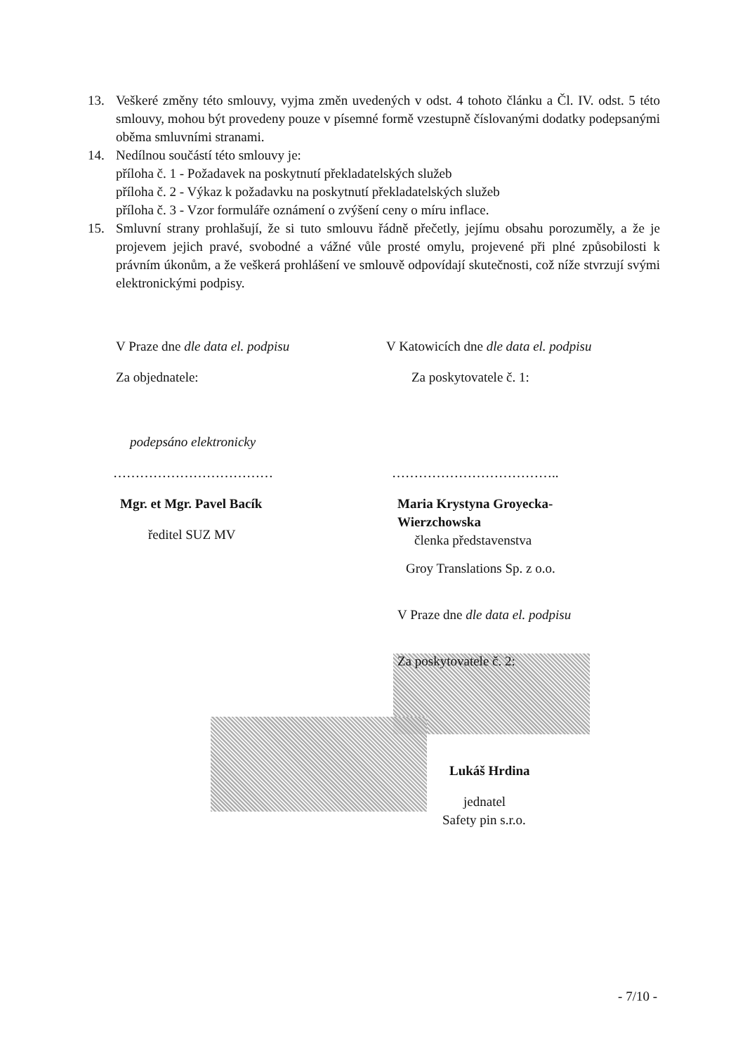13. Veškeré změny této smlouvy, vyjma změn uvedených v odst. 4 tohoto článku a Čl. IV. odst. 5 této smlouvy, mohou být provedeny pouze v písemné formě vzestupně číslovanými dodatky podepsanými oběma smluvními stranami.
14. Nedílnou součástí této smlouvy je:
příloha č. 1 - Požadavek na poskytnutí překladatelských služeb
příloha č. 2 - Výkaz k požadavku na poskytnutí překladatelských služeb
příloha č. 3 - Vzor formuláře oznámení o zvýšení ceny o míru inflace.
15. Smluvní strany prohlašují, že si tuto smlouvu řádně přečetly, jejímu obsahu porozuměly, a že je projevem jejich pravé, svobodné a vážné vůle prosté omylu, projevené při plné způsobilosti k právním úkonům, a že veškerá prohlášení ve smlouvě odpovídají skutečnosti, což níže stvrzují svými elektronickými podpisy.
V Praze dne dle data el. podpisu
Za objednatele:
podepsáno elektronicky
………………………………
Mgr. et Mgr. Pavel Bacík
ředitel SUZ MV
V Katowicích dne dle data el. podpisu
Za poskytovatele č. 1:
………………………………..
Maria Krystyna Groyecka-
Wierzchowska
členka představenstva
Groy Translations Sp. z o.o.
V Praze dne dle data el. podpisu
Za poskytovatele č. 2:
Lukáš Hrdina
jednatel
Safety pin s.r.o.
- 7/10 -